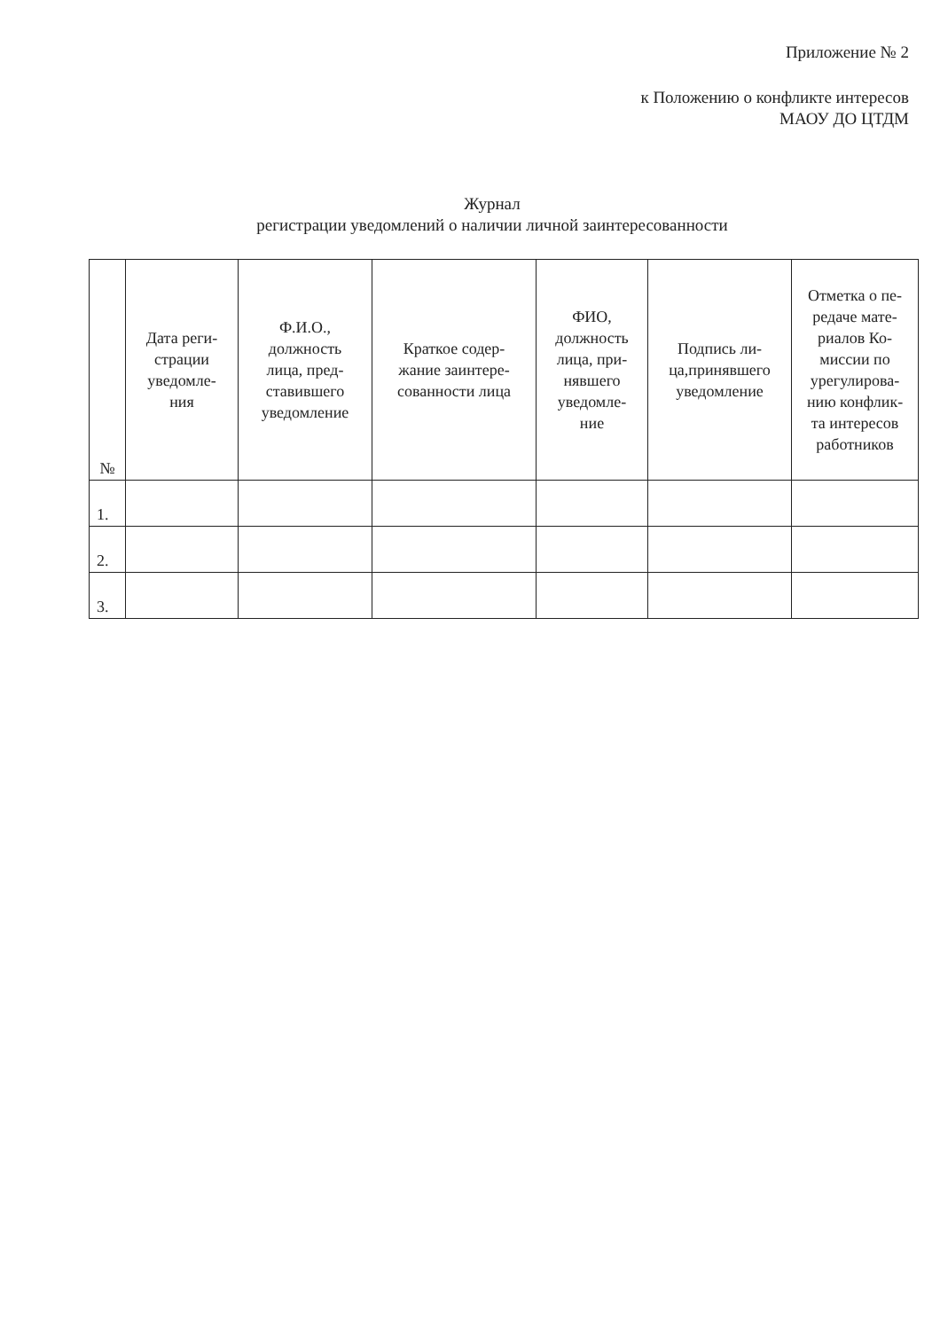Приложение № 2
к Положению о конфликте интересов
МАОУ ДО ЦТДМ
Журнал
регистрации уведомлений о наличии личной заинтересованности
| № | Дата реги- страции уведомле- ния | Ф.И.О., должность лица, пред- ставившего уведомление | Краткое содер- жание заинтере- сованности лица | ФИО, должность лица, при- нявшего уведомле- ние | Подпись ли- ца,принявшего уведомление | Отметка о пе- редаче мате- риалов Ко- миссии по урегулирова- нию конфлик- та интересов работников |
| --- | --- | --- | --- | --- | --- | --- |
| 1. | | | | | | |
| 2. | | | | | | |
| 3. | | | | | | |